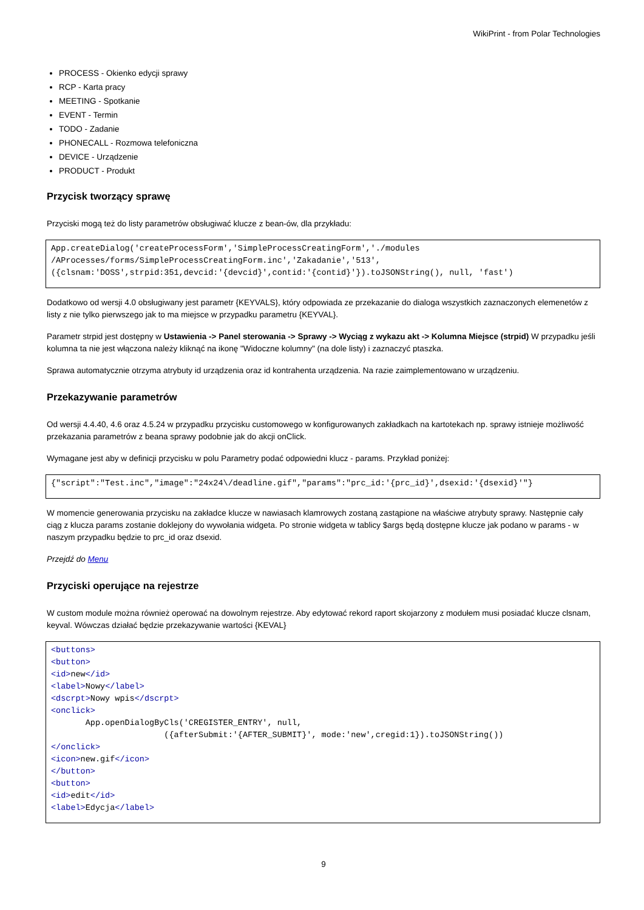WikiPrint - from Polar Technologies
PROCESS - Okienko edycji sprawy
RCP - Karta pracy
MEETING - Spotkanie
EVENT - Termin
TODO - Zadanie
PHONECALL - Rozmowa telefoniczna
DEVICE - Urządzenie
PRODUCT - Produkt
Przycisk tworzący sprawę
Przyciski mogą też do listy parametrów obsługiwać klucze z bean-ów, dla przykładu:
App.createDialog('createProcessForm','SimpleProcessCreatingForm','./modules
/AProcesses/forms/SimpleProcessCreatingForm.inc','Zakadanie','513',
({clsnam:'DOSS',strpid:351,devcid:'{devcid}',contid:'{contid}'}).toJSONString(), null, 'fast')
Dodatkowo od wersji 4.0 obsługiwany jest parametr {KEYVALS}, który odpowiada ze przekazanie do dialoga wszystkich zaznaczonych elemenetów z listy z nie tylko pierwszego jak to ma miejsce w przypadku parametru {KEYVAL}.
Parametr strpid jest dostępny w Ustawienia -> Panel sterowania -> Sprawy -> Wyciąg z wykazu akt -> Kolumna Miejsce (strpid) W przypadku jeśli kolumna ta nie jest włączona należy kliknąć na ikonę "Widoczne kolumny" (na dole listy) i zaznaczyć ptaszka.
Sprawa automatycznie otrzyma atrybuty id urządzenia oraz id kontrahenta urządzenia. Na razie zaimplementowano w urządzeniu.
Przekazywanie parametrów
Od wersji 4.4.40, 4.6 oraz 4.5.24 w przypadku przycisku customowego w konfigurowanych zakładkach na kartotekach np. sprawy istnieje możliwość przekazania parametrów z beana sprawy podobnie jak do akcji onClick.
Wymagane jest aby w definicji przycisku w polu Parametry podać odpowiedni klucz - params. Przykład poniżej:
{"script":"Test.inc","image":"24x24\/deadline.gif","params":"prc_id:'{prc_id}',dsexid:'{dsexid}'"}
W momencie generowania przycisku na zakładce klucze w nawiasach klamrowych zostaną zastąpione na właściwe atrybuty sprawy. Następnie cały ciąg z klucza params zostanie doklejony do wywołania widgeta. Po stronie widgeta w tablicy $args będą dostępne klucze jak podano w params - w naszym przypadku będzie to prc_id oraz dsexid.
Przejdź do Menu
Przyciski operujące na rejestrze
W custom module można również operować na dowolnym rejestrze. Aby edytować rekord raport skojarzony z modułem musi posiadać klucze clsnam, keyval. Wówczas działać będzie przekazywanie wartości {KEVAL}
<buttons>
<button>
<id>new</id>
<label>Nowy</label>
<dscrpt>Nowy wpis</dscrpt>
<onclick>
       App.openDialogByCls('CREGISTER_ENTRY', null,
                       ({afterSubmit:'{AFTER_SUBMIT}', mode:'new',cregid:1}).toJSONString())
</onclick>
<icon>new.gif</icon>
</button>
<button>
<id>edit</id>
<label>Edycja</label>
9